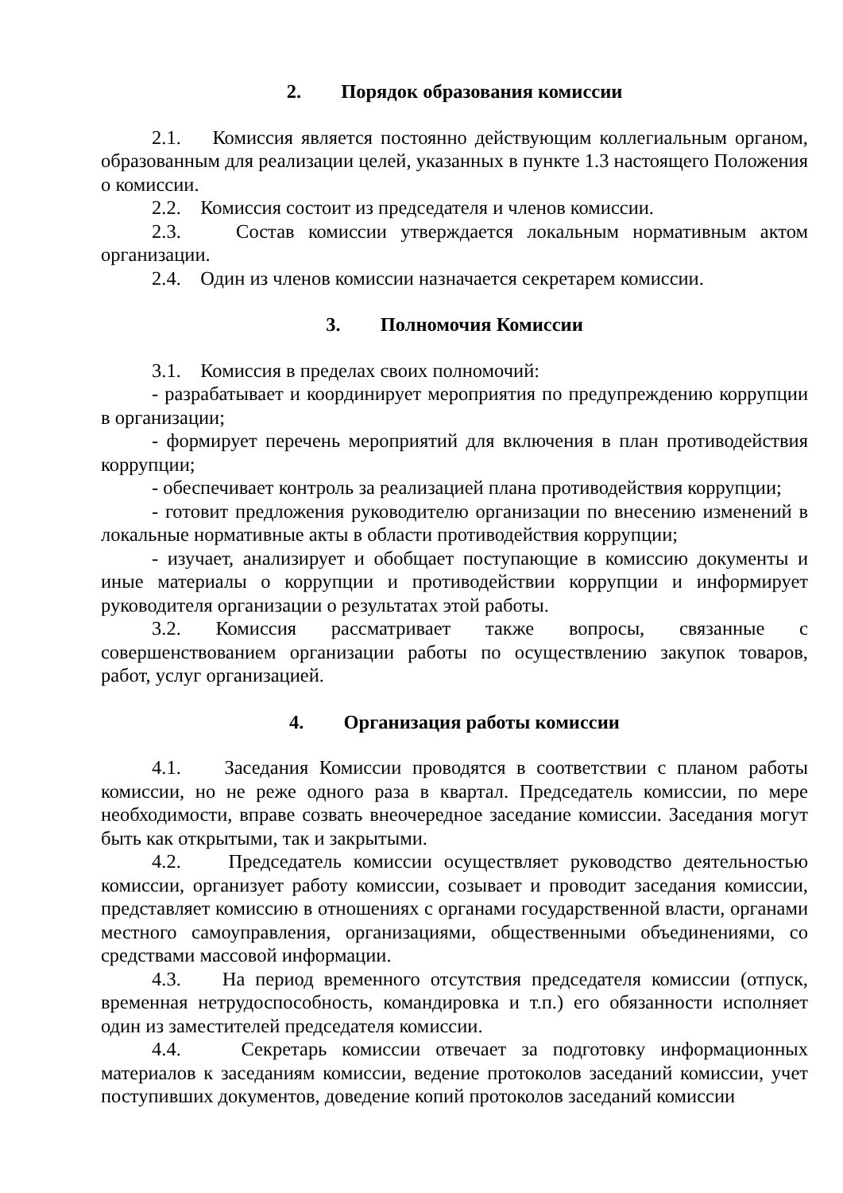2. Порядок образования комиссии
2.1. Комиссия является постоянно действующим коллегиальным органом, образованным для реализации целей, указанных в пункте 1.3 настоящего Положения о комиссии.
2.2. Комиссия состоит из председателя и членов комиссии.
2.3. Состав комиссии утверждается локальным нормативным актом организации.
2.4. Один из членов комиссии назначается секретарем комиссии.
3. Полномочия Комиссии
3.1. Комиссия в пределах своих полномочий:
- разрабатывает и координирует мероприятия по предупреждению коррупции в организации;
- формирует перечень мероприятий для включения в план противодействия коррупции;
- обеспечивает контроль за реализацией плана противодействия коррупции;
- готовит предложения руководителю организации по внесению изменений в локальные нормативные акты в области противодействия коррупции;
- изучает, анализирует и обобщает поступающие в комиссию документы и иные материалы о коррупции и противодействии коррупции и информирует руководителя организации о результатах этой работы.
3.2. Комиссия рассматривает также вопросы, связанные с совершенствованием организации работы по осуществлению закупок товаров, работ, услуг организацией.
4. Организация работы комиссии
4.1. Заседания Комиссии проводятся в соответствии с планом работы комиссии, но не реже одного раза в квартал. Председатель комиссии, по мере необходимости, вправе созвать внеочередное заседание комиссии. Заседания могут быть как открытыми, так и закрытыми.
4.2. Председатель комиссии осуществляет руководство деятельностью комиссии, организует работу комиссии, созывает и проводит заседания комиссии, представляет комиссию в отношениях с органами государственной власти, органами местного самоуправления, организациями, общественными объединениями, со средствами массовой информации.
4.3. На период временного отсутствия председателя комиссии (отпуск, временная нетрудоспособность, командировка и т.п.) его обязанности исполняет один из заместителей председателя комиссии.
4.4. Секретарь комиссии отвечает за подготовку информационных материалов к заседаниям комиссии, ведение протоколов заседаний комиссии, учет поступивших документов, доведение копий протоколов заседаний комиссии